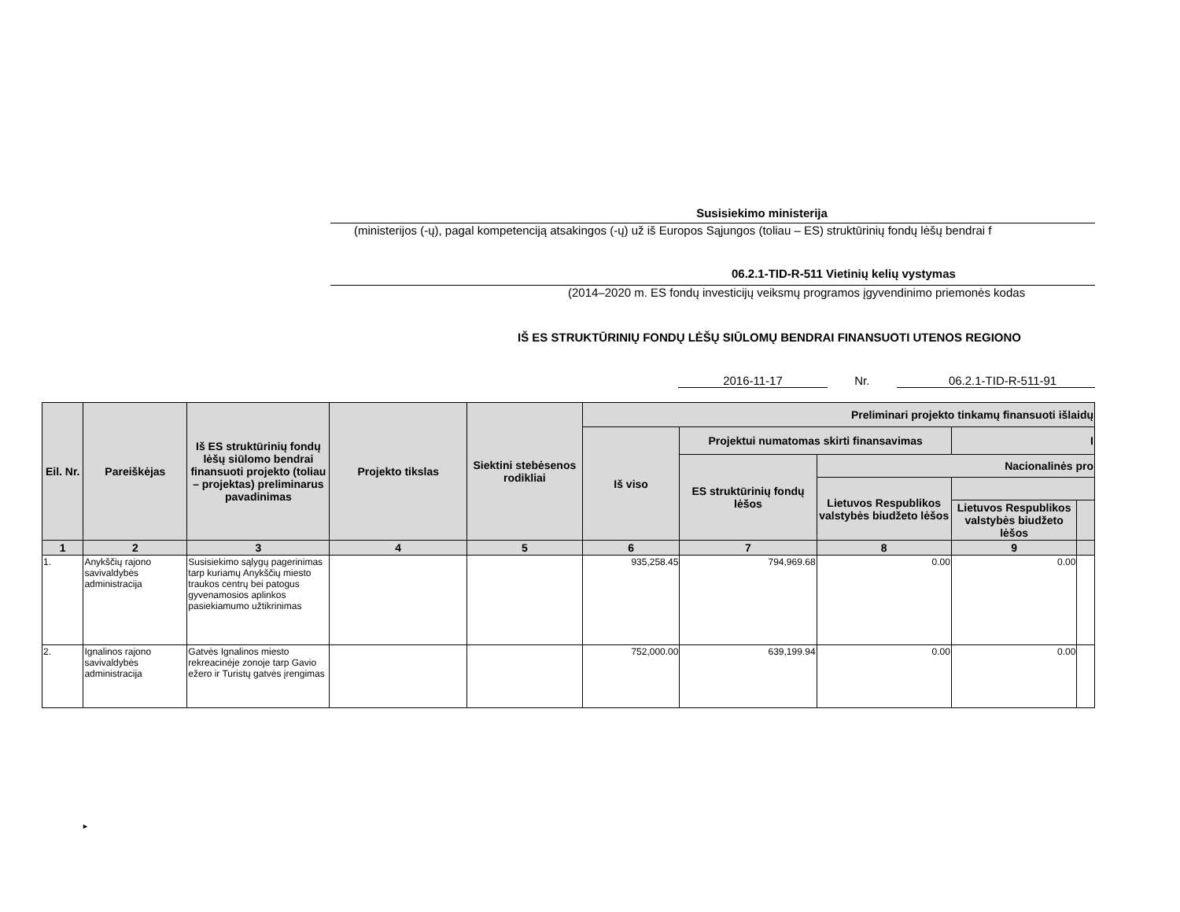Susisiekimo ministerija
(ministerijos (-ų), pagal kompetenciją atsakingos (-ų) už iš Europos Sąjungos (toliau – ES) struktūrinių fondų lėšų bendrai f
06.2.1-TID-R-511 Vietinių kelių vystymas
(2014–2020 m. ES fondų investicijų veiksmų programos įgyvendinimo priemonės kodas
IŠ ES STRUKTŪRINIŲ FONDŲ LĖŠŲ SIŪLOMŲ BENDRAI FINANSUOTI UTENOS REGIONO
2016-11-17 Nr. 06.2.1-TID-R-511-91
| Eil. Nr. | Pareiškėjas | Iš ES struktūrinių fondų lėšų siūlomo bendrai finansuoti projekto (toliau – projektas) preliminarus pavadinimas | Projekto tikslas | Siektini stebėsenos rodikliai | Preliminari projekto tinkamų finansuoti išlaidų | | | | |
| --- | --- | --- | --- | --- | --- | --- | --- | --- | --- |
| | | | | | Iš viso | Projektui numatomas skirti finansavimas | | I | |
| | | | | | | ES struktūrinių fondų lėšos | Nacionalinės pro | | |
| | | | | | | | Lietuvos Respublikos valstybės biudžeto lėšos | | |
| | | | | | | | | Lietuvos Respublikos valstybės biudžeto lėšos | |
| 1 | 2 | 3 | 4 | 5 | 6 | 7 | 8 | 9 | |
| 1. | Anykščių rajono savivaldybės administracija | Susisiekimo sąlygų pagerinimas tarp kuriamų Anykščių miesto traukos centrų bei patogus gyvenamosios aplinkos pasiekiamumo užtikrinimas | | | 935,258.45 | 794,969.68 | 0.00 | 0.00 | |
| 2. | Ignalinos rajono savivaldybės administracija | Gatvės Ignalinos miesto rekreacinėje zonoje tarp Gavio ežero ir Turistų gatvės įrengimas | | | 752,000.00 | 639,199.94 | 0.00 | 0.00 | |
►